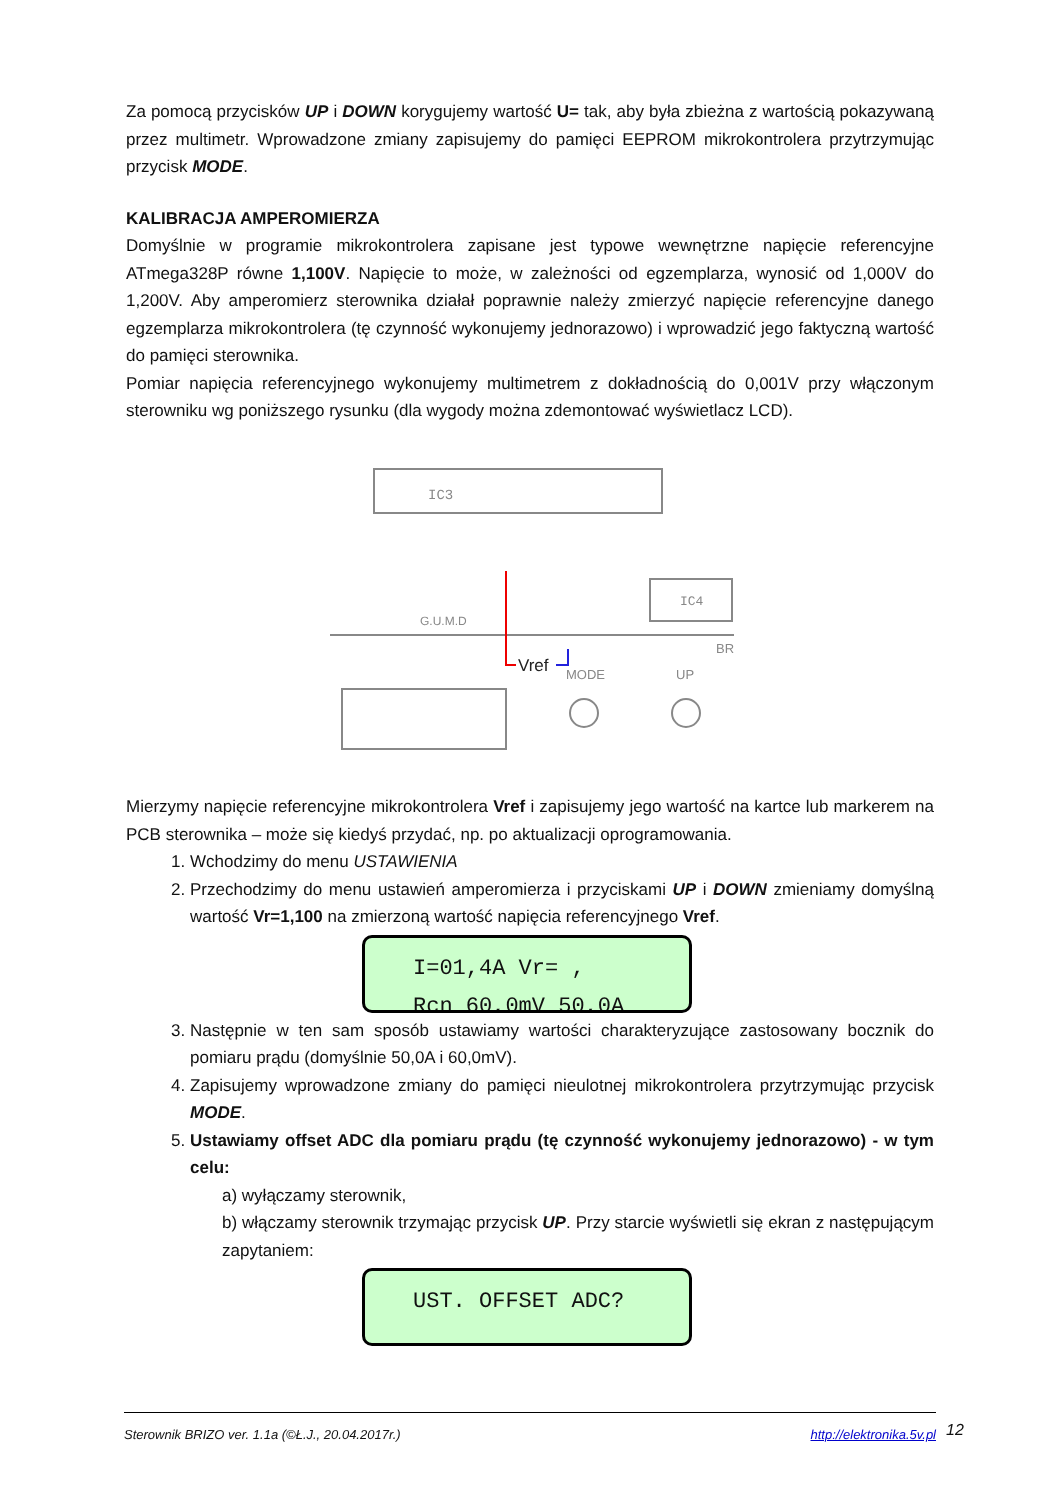Za pomocą przycisków UP i DOWN korygujemy wartość U= tak, aby była zbieżna z wartością pokazywaną przez multimetr. Wprowadzone zmiany zapisujemy do pamięci EEPROM mikrokontrolera przytrzymując przycisk MODE.
KALIBRACJA AMPEROMIERZA
Domyślnie w programie mikrokontrolera zapisane jest typowe wewnętrzne napięcie referencyjne ATmega328P równe 1,100V. Napięcie to może, w zależności od egzemplarza, wynosić od 1,000V do 1,200V. Aby amperomierz sterownika działał poprawnie należy zmierzyć napięcie referencyjne danego egzemplarza mikrokontrolera (tę czynność wykonujemy jednorazowo) i wprowadzić jego faktyczną wartość do pamięci sterownika.
Pomiar napięcia referencyjnego wykonujemy multimetrem z dokładnością do 0,001V przy włączonym sterowniku wg poniższego rysunku (dla wygody można zdemontować wyświetlacz LCD).
IC3
IC4
MODE
UP
G.U.M.D
Vref
BR
Mierzymy napięcie referencyjne mikrokontrolera Vref i zapisujemy jego wartość na kartce lub markerem na PCB sterownika – może się kiedyś przydać, np. po aktualizacji oprogramowania.
1. Wchodzimy do menu USTAWIENIA
2. Przechodzimy do menu ustawień amperomierza i przyciskami UP i DOWN zmieniamy domyślną wartość Vr=1,100 na zmierzoną wartość napięcia referencyjnego Vref.
I=01,4A Vr= ,
Rcn 60,0mV 50,0A
3. Następnie w ten sam sposób ustawiamy wartości charakteryzujące zastosowany bocznik do pomiaru prądu (domyślnie 50,0A i 60,0mV).
4. Zapisujemy wprowadzone zmiany do pamięci nieulotnej mikrokontrolera przytrzymując przycisk MODE.
5. Ustawiamy offset ADC dla pomiaru prądu (tę czynność wykonujemy jednorazowo) - w tym celu:
a) wyłączamy sterownik,
b) włączamy sterownik trzymając przycisk UP. Przy starcie wyświetli się ekran z następującym zapytaniem:
UST. OFFSET ADC?
Sterownik BRIZO ver. 1.1a (©Ł.J., 20.04.2017r.) http://elektronika.5v.pl 12